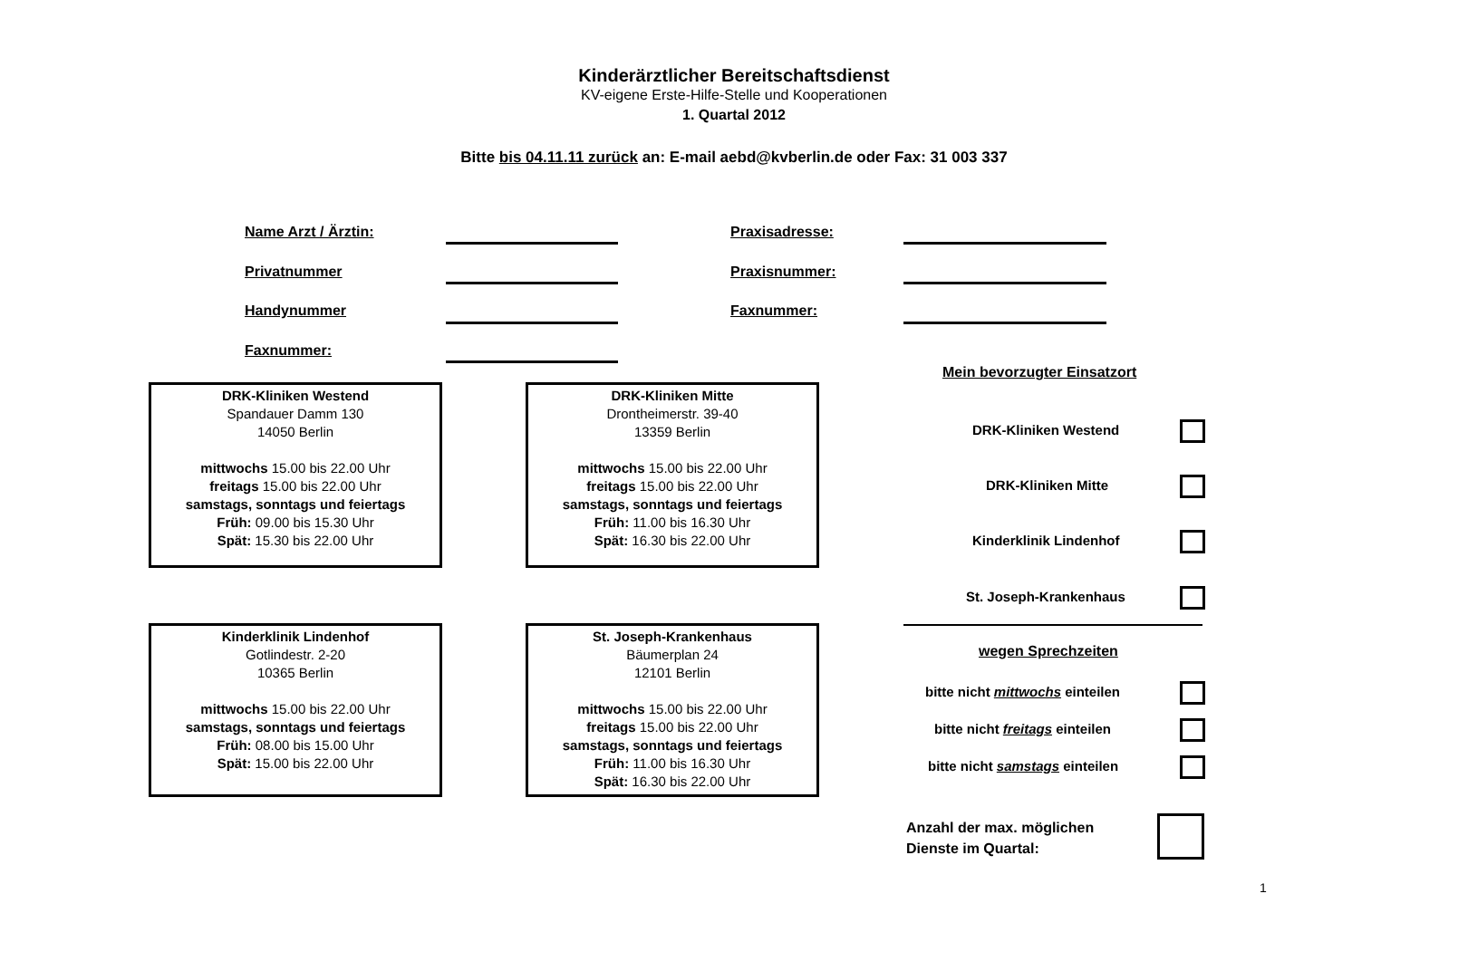Kinderärztlicher Bereitschaftsdienst
KV-eigene Erste-Hilfe-Stelle und Kooperationen
1. Quartal 2012
Bitte bis 04.11.11 zurück an: E-mail aebd@kvberlin.de oder Fax: 31 003 337
Name Arzt / Ärztin: Praxisadresse:
Privatnummer Praxisnummer:
Handynummer Faxnummer:
Faxnummer:
DRK-Kliniken Westend
Spandauer Damm 130
14050 Berlin
mittwochs 15.00 bis 22.00 Uhr
freitags 15.00 bis 22.00 Uhr
samstags, sonntags und feiertags
Früh: 09.00 bis 15.30 Uhr
Spät: 15.30 bis 22.00 Uhr
DRK-Kliniken Mitte
Drontheimerstr. 39-40
13359 Berlin
mittwochs 15.00 bis 22.00 Uhr
freitags 15.00 bis 22.00 Uhr
samstags, sonntags und feiertags
Früh: 11.00 bis 16.30 Uhr
Spät: 16.30 bis 22.00 Uhr
Kinderklinik Lindenhof
Gotlindestr. 2-20
10365 Berlin
mittwochs 15.00 bis 22.00 Uhr
samstags, sonntags und feiertags
Früh: 08.00 bis 15.00 Uhr
Spät: 15.00 bis 22.00 Uhr
St. Joseph-Krankenhaus
Bäumerplan 24
12101 Berlin
mittwochs 15.00 bis 22.00 Uhr
freitags 15.00 bis 22.00 Uhr
samstags, sonntags und feiertags
Früh: 11.00 bis 16.30 Uhr
Spät: 16.30 bis 22.00 Uhr
Mein bevorzugter Einsatzort
DRK-Kliniken Westend
DRK-Kliniken Mitte
Kinderklinik Lindenhof
St. Joseph-Krankenhaus
wegen Sprechzeiten
bitte nicht mittwochs einteilen
bitte nicht freitags einteilen
bitte nicht samstags einteilen
Anzahl der max. möglichen
Dienste im Quartal:
1